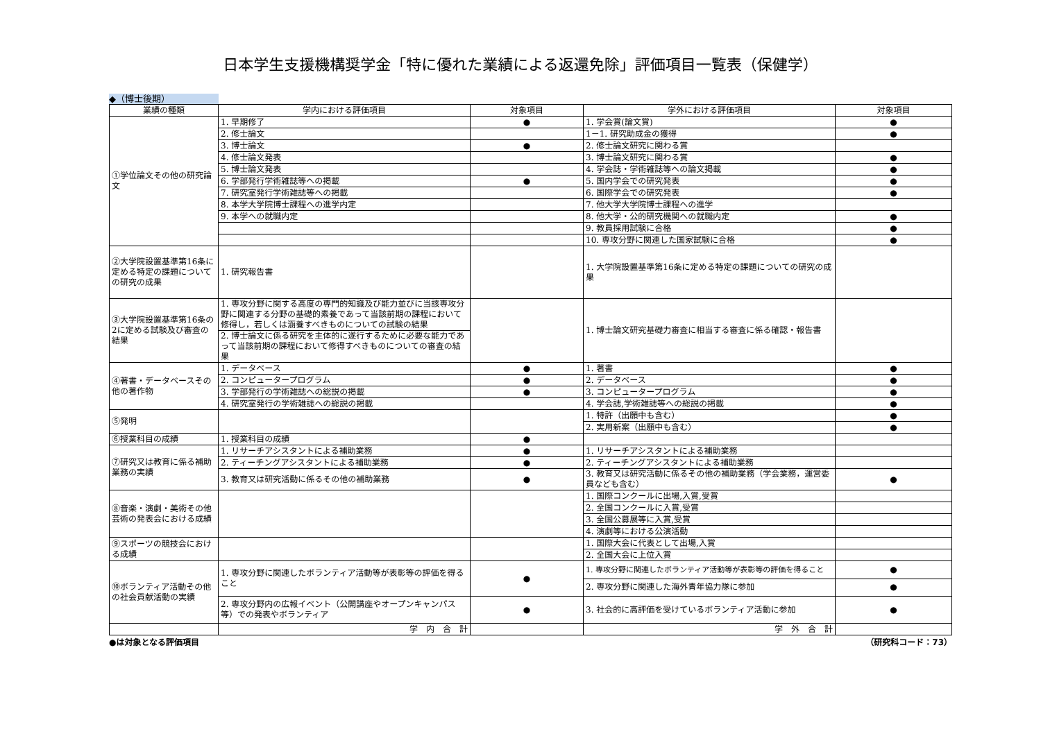日本学生支援機構奨学金「特に優れた業績による返還免除」評価項目一覧表（保健学）
◆（博士後期）
| 業績の種類 | 学内における評価項目 | 対象項目 | 学外における評価項目 | 対象項目 |
| --- | --- | --- | --- | --- |
| ①学位論文その他の研究論文 | 1. 早期修了 | ● | 1. 学会賞(論文賞) | ● |
| | 2. 修士論文 | | 1－1. 研究助成金の獲得 | ● |
| | 3. 博士論文 | ● | 2. 修士論文研究に関わる賞 | |
| | 4. 修士論文発表 | | 3. 博士論文研究に関わる賞 | ● |
| | 5. 博士論文発表 | | 4. 学会誌・学術雑誌等への論文掲載 | ● |
| | 6. 学部発行学術雑誌等への掲載 | ● | 5. 国内学会での研究発表 | ● |
| | 7. 研究室発行学術雑誌等への掲載 | | 6. 国際学会での研究発表 | ● |
| | 8. 本学大学院博士課程への進学内定 | | 7. 他大学大学院博士課程への進学 | |
| | 9. 本学への就職内定 | | 8. 他大学・公的研究機関への就職内定 | ● |
| | | | 9. 教員採用試験に合格 | ● |
| | | | 10. 専攻分野に関連した国家試験に合格 | ● |
| ②大学院設置基準第16条に定める特定の課題についての研究の成果 | 1. 研究報告書 | | 1. 大学院設置基準第16条に定める特定の課題についての研究の成果 | |
| ③大学院設置基準第16条の2に定める試験及び審査の結果 | 1. 専攻分野に関する高度の専門的知識及び能力並びに当該専攻分野に関連する分野の基礎的素養であって当該前期の課程において修得し，若しくは涵養すべきものについての試験の結果 | | 1. 博士論文研究基礎力審査に相当する審査に係る確認・報告書 | |
| | 2. 博士論文に係る研究を主体的に遂行するために必要な能力であって当該前期の課程において修得すべきものについての審査の結果 | | | |
| ④著書・データベースその他の著作物 | 1. データベース | ● | 1. 著書 | ● |
| | 2. コンピュータープログラム | ● | 2. データベース | ● |
| | 3. 学部発行の学術雑誌への総説の掲載 | ● | 3. コンピュータープログラム | ● |
| | 4. 研究室発行の学術雑誌への総説の掲載 | | 4. 学会誌,学術雑誌等への総説の掲載 | ● |
| ⑤発明 | | | 1. 特許（出願中も含む） | ● |
| | | | 2. 実用新案（出願中も含む） | ● |
| ⑥授業科目の成績 | 1. 授業科目の成績 | ● | | |
| ⑦研究又は教育に係る補助業務の実績 | 1. リサーチアシスタントによる補助業務 | ● | 1. リサーチアシスタントによる補助業務 | |
| | 2. ティーチングアシスタントによる補助業務 | ● | 2. ティーチングアシスタントによる補助業務 | |
| | 3. 教育又は研究活動に係るその他の補助業務 | ● | 3. 教育又は研究活動に係るその他の補助業務（学会業務，運営委員なども含む） | ● |
| ⑧音楽・演劇・美術その他芸術の発表会における成績 | | | 1. 国際コンクールに出場,入賞,受賞 | |
| | | | 2. 全国コンクールに入賞,受賞 | |
| | | | 3. 全国公募展等に入賞,受賞 | |
| | | | 4. 演劇等における公演活動 | |
| ⑨スポーツの競技会における成績 | | | 1. 国際大会に代表として出場,入賞 | |
| | | | 2. 全国大会に上位入賞 | |
| ⑩ボランティア活動その他の社会貢献活動の実績 | 1. 専攻分野に関連したボランティア活動等が表彰等の評価を得ること | ● | 1. 専攻分野に関連したボランティア活動等が表彰等の評価を得ること | ● |
| | | | 2. 専攻分野に関連した海外青年協力隊に参加 | ● |
| | 2. 専攻分野内の広報イベント（公開講座やオープンキャンパス等）での発表やボランティア | ● | 3. 社会的に高評価を受けているボランティア活動に参加 | ● |
| | 学 内 合 計 | | 学 外 合 計 | |
●は対象となる評価項目 （研究科コード：73）